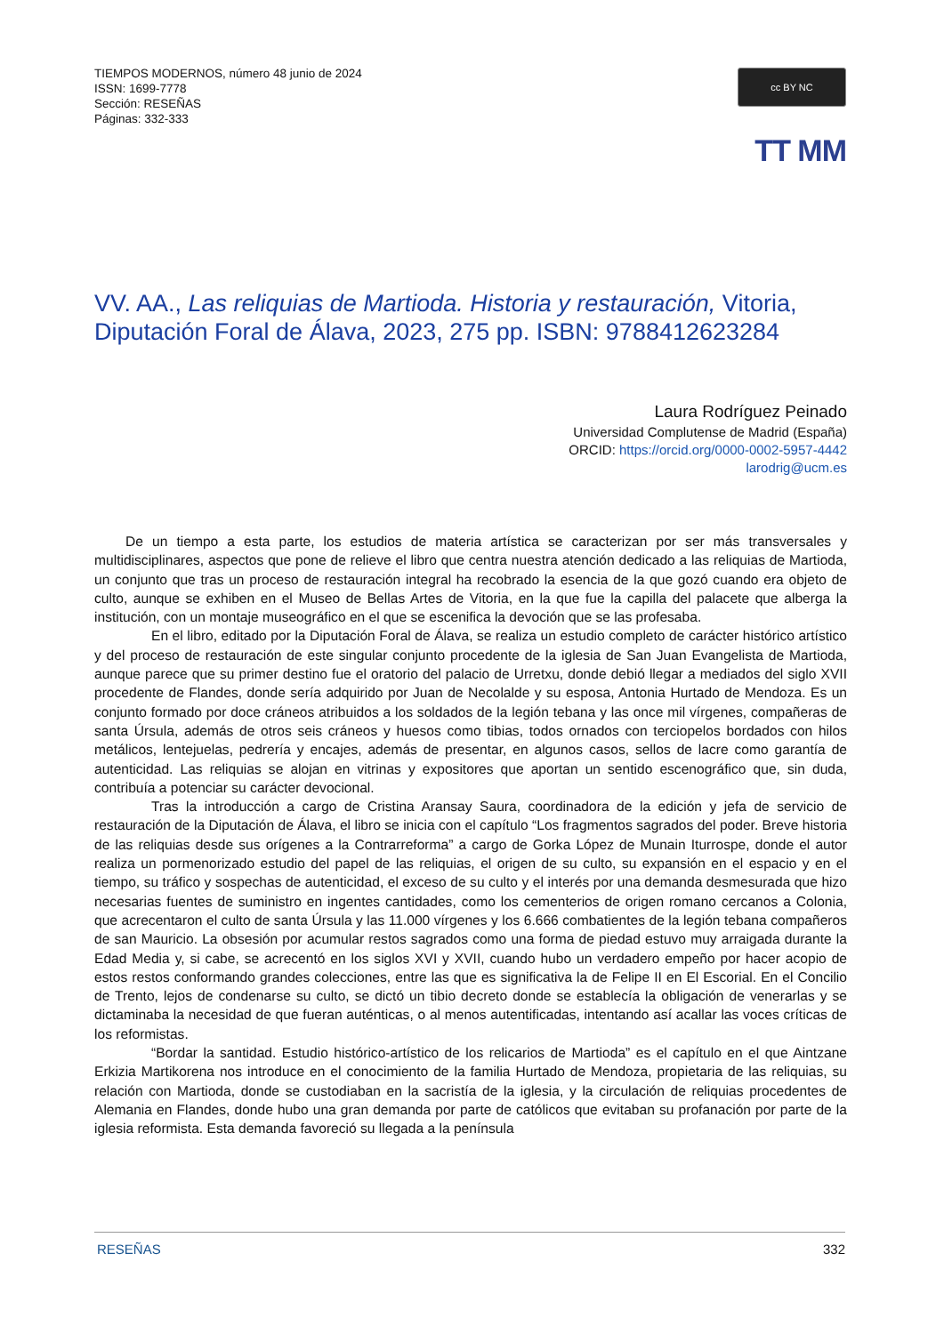TIEMPOS MODERNOS, número 48 junio de 2024
ISSN: 1699-7778
Sección: RESEÑAS
Páginas: 332-333
cc BY NC
TT MM
VV. AA., Las reliquias de Martioda. Historia y restauración, Vitoria, Diputación Foral de Álava, 2023, 275 pp. ISBN: 9788412623284
Laura Rodríguez Peinado
Universidad Complutense de Madrid (España)
ORCID: https://orcid.org/0000-0002-5957-4442
larodrig@ucm.es
De un tiempo a esta parte, los estudios de materia artística se caracterizan por ser más transversales y multidisciplinares, aspectos que pone de relieve el libro que centra nuestra atención dedicado a las reliquias de Martioda, un conjunto que tras un proceso de restauración integral ha recobrado la esencia de la que gozó cuando era objeto de culto, aunque se exhiben en el Museo de Bellas Artes de Vitoria, en la que fue la capilla del palacete que alberga la institución, con un montaje museográfico en el que se escenifica la devoción que se las profesaba.
En el libro, editado por la Diputación Foral de Álava, se realiza un estudio completo de carácter histórico artístico y del proceso de restauración de este singular conjunto procedente de la iglesia de San Juan Evangelista de Martioda, aunque parece que su primer destino fue el oratorio del palacio de Urretxu, donde debió llegar a mediados del siglo XVII procedente de Flandes, donde sería adquirido por Juan de Necolalde y su esposa, Antonia Hurtado de Mendoza. Es un conjunto formado por doce cráneos atribuidos a los soldados de la legión tebana y las once mil vírgenes, compañeras de santa Úrsula, además de otros seis cráneos y huesos como tibias, todos ornados con terciopelos bordados con hilos metálicos, lentejuelas, pedrería y encajes, además de presentar, en algunos casos, sellos de lacre como garantía de autenticidad. Las reliquias se alojan en vitrinas y expositores que aportan un sentido escenográfico que, sin duda, contribuía a potenciar su carácter devocional.
Tras la introducción a cargo de Cristina Aransay Saura, coordinadora de la edición y jefa de servicio de restauración de la Diputación de Álava, el libro se inicia con el capítulo “Los fragmentos sagrados del poder. Breve historia de las reliquias desde sus orígenes a la Contrarreforma” a cargo de Gorka López de Munain Iturrospe, donde el autor realiza un pormenorizado estudio del papel de las reliquias, el origen de su culto, su expansión en el espacio y en el tiempo, su tráfico y sospechas de autenticidad, el exceso de su culto y el interés por una demanda desmesurada que hizo necesarias fuentes de suministro en ingentes cantidades, como los cementerios de origen romano cercanos a Colonia, que acrecentaron el culto de santa Úrsula y las 11.000 vírgenes y los 6.666 combatientes de la legión tebana compañeros de san Mauricio. La obsesión por acumular restos sagrados como una forma de piedad estuvo muy arraigada durante la Edad Media y, si cabe, se acrecentó en los siglos XVI y XVII, cuando hubo un verdadero empeño por hacer acopio de estos restos conformando grandes colecciones, entre las que es significativa la de Felipe II en El Escorial. En el Concilio de Trento, lejos de condenarse su culto, se dictó un tibio decreto donde se establecía la obligación de venerarlas y se dictaminaba la necesidad de que fueran auténticas, o al menos autentificadas, intentando así acallar las voces críticas de los reformistas.
“Bordar la santidad. Estudio histórico-artístico de los relicarios de Martioda” es el capítulo en el que Aintzane Erkizia Martikorena nos introduce en el conocimiento de la familia Hurtado de Mendoza, propietaria de las reliquias, su relación con Martioda, donde se custodiaban en la sacristía de la iglesia, y la circulación de reliquias procedentes de Alemania en Flandes, donde hubo una gran demanda por parte de católicos que evitaban su profanación por parte de la iglesia reformista. Esta demanda favoreció su llegada a la península
RESEÑAS 332